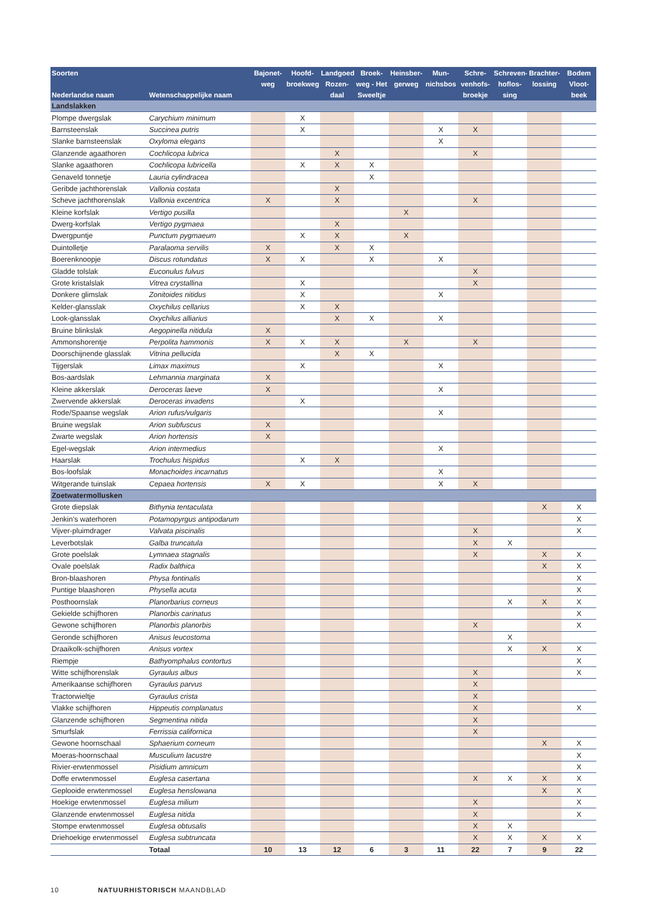| Soorten Nederlandse naam | Wetenschappelijke naam | Bajonet- weg | Hoofd- broekweg | Landgoed Rozen- daal | Broek- weg - Het Sweeltje | Heinsber- gerweg | Mun- nichsbos | Schre- venhofs- broekje | Schreven- hoflos- sing | Brachter- lossing | Bodem Vloot- beek |
| --- | --- | --- | --- | --- | --- | --- | --- | --- | --- | --- | --- |
| Landslakken | | | | | | | | | | | |
| Plompe dwergslak | Carychium minimum | | X | | | | | | | | |
| Barnsteenslak | Succinea putris | | X | | | | X | X | | | |
| Slanke barnsteenslak | Oxyloma elegans | | | | | | X | | | | |
| Glanzende agaathoren | Cochlicopa lubrica | | | X | | | | X | | | |
| Slanke agaathoren | Cochlicopa lubricella | | X | X | X | | | | | | |
| Genaveld tonnetje | Lauria cylindracea | | | | X | | | | | | |
| Geribde jachthorenslak | Vallonia costata | | | X | | | | | | | |
| Scheve jachthorenslak | Vallonia excentrica | X | | X | | | | X | | | |
| Kleine korfslak | Vertigo pusilla | | | | | X | | | | | |
| Dwerg-korfslak | Vertigo pygmaea | | | X | | | | | | | |
| Dwergpuntje | Punctum pygmaeum | | X | X | | X | | | | | |
| Duintolletje | Paralaoma servilis | X | | X | X | | | | | | |
| Boerenknoopje | Discus rotundatus | X | X | | X | | X | | | | |
| Gladde tolslak | Euconulus fulvus | | | | | | | X | | | |
| Grote kristalslak | Vitrea crystallina | | X | | | | | X | | | |
| Donkere glimslak | Zonitoides nitidus | | X | | | | X | | | | |
| Kelder-glansslak | Oxychilus cellarius | | X | X | | | | | | | |
| Look-glansslak | Oxychilus alliarius | | | X | X | | X | | | | |
| Bruine blinkslak | Aegopinella nitidula | X | | | | | | | | | |
| Ammonshorentje | Perpolita hammonis | X | X | X | | X | | X | | | |
| Doorschijnende glasslak | Vitrina pellucida | | | X | X | | | | | | |
| Tijgerslak | Limax maximus | | X | | | | X | | | | |
| Bos-aardslak | Lehmannia marginata | X | | | | | | | | | |
| Kleine akkerslak | Deroceras laeve | X | | | | | X | | | | |
| Zwervende akkerslak | Deroceras invadens | | X | | | | | | | | |
| Rode/Spaanse wegslak | Arion rufus/vulgaris | | | | | | X | | | | |
| Bruine wegslak | Arion subfuscus | X | | | | | | | | | |
| Zwarte wegslak | Arion hortensis | X | | | | | | | | | |
| Egel-wegslak | Arion intermedius | | | | | | X | | | | |
| Haarslak | Trochulus hispidus | | X | X | | | | | | | |
| Bos-loofslak | Monachoides incarnatus | | | | | | X | | | | |
| Witgerande tuinslak | Cepaea hortensis | X | X | | | | X | X | | | |
| Zoetwatermollusken | | | | | | | | | | | |
| Grote diepslak | Bithynia tentaculata | | | | | | | | | X | X |
| Jenkin’s waterhoren | Potamopyrgus antipodarum | | | | | | | | | | X |
| Vijver-pluimdrager | Valvata piscinalis | | | | | | | X | | | X |
| Leverbotslak | Galba truncatula | | | | | | | X | X | | |
| Grote poelslak | Lymnaea stagnalis | | | | | | | X | | X | X |
| Ovale poelslak | Radix balthica | | | | | | | | | X | X |
| Bron-blaashoren | Physa fontinalis | | | | | | | | | | X |
| Puntige blaashoren | Physella acuta | | | | | | | | | | X |
| Posthoornslak | Planorbarius corneus | | | | | | | | X | X | X |
| Gekielde schijfhoren | Planorbis carinatus | | | | | | | | | | X |
| Gewone schijfhoren | Planorbis planorbis | | | | | | | X | | | X |
| Geronde schijfhoren | Anisus leucostoma | | | | | | | | X | | |
| Draaikolk-schijfhoren | Anisus vortex | | | | | | | | X | X | X |
| Riempje | Bathyomphalus contortus | | | | | | | | | | X |
| Witte schijfhorenslak | Gyraulus albus | | | | | | | X | | | X |
| Amerikaanse schijfhoren | Gyraulus parvus | | | | | | | X | | | |
| Tractorwieltje | Gyraulus crista | | | | | | | X | | | |
| Vlakke schijfhoren | Hippeutis complanatus | | | | | | | X | | | X |
| Glanzende schijfhoren | Segmentina nitida | | | | | | | X | | | |
| Smurfslak | Ferrissia californica | | | | | | | X | | | |
| Gewone hoornschaal | Sphaerium corneum | | | | | | | | | X | X |
| Moeras-hoornschaal | Musculium lacustre | | | | | | | | | | X |
| Rivier-erwtenmossel | Pisidium amnicum | | | | | | | | | | X |
| Doffe erwtenmossel | Euglesa casertana | | | | | | | X | X | X | X |
| Geplooide erwtenmossel | Euglesa henslowana | | | | | | | | | X | X |
| Hoekige erwtenmossel | Euglesa milium | | | | | | | X | | | X |
| Glanzende erwtenmossel | Euglesa nitida | | | | | | | X | | | X |
| Stompe erwtenmossel | Euglesa obtusalis | | | | | | | X | X | | |
| Driehoekige erwtenmossel | Euglesa subtruncata | | | | | | | X | X | X | X |
| | Totaal | 10 | 13 | 12 | 6 | 3 | 11 | 22 | 7 | 9 | 22 |
10 NATUURHISTORISCH MAANDBLAD